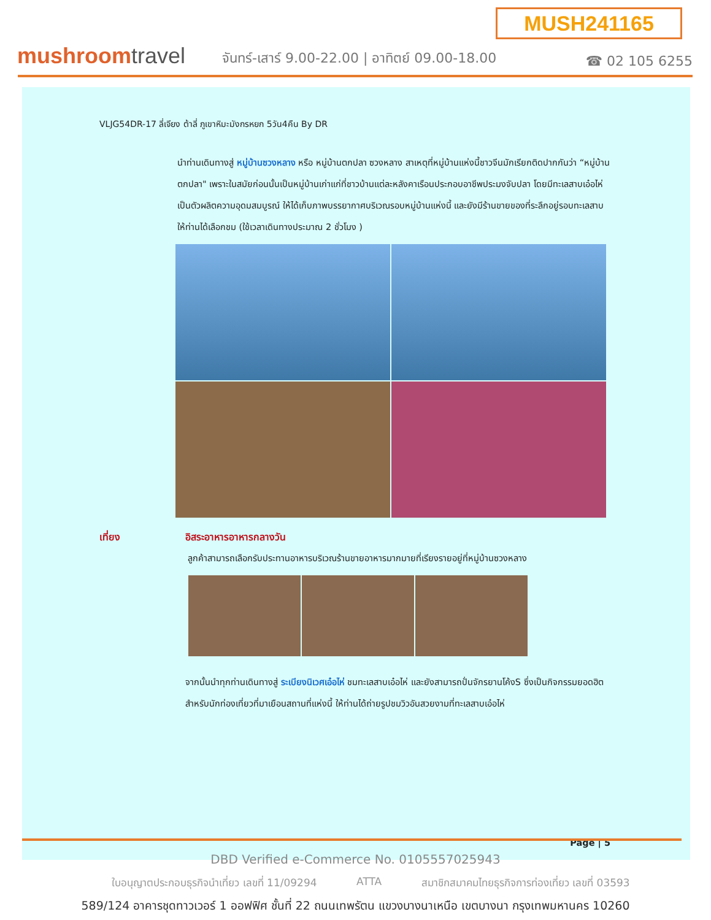MUSH241165
mushroomtravel
จันทร์-เสาร์ 9.00-22.00 | อาทิตย์ 09.00-18.00
☎ 02 105 6255
VLJG54DR-17 ลี่เจียง ต้าลี่ ภูเขาหิมะมังกรหยก 5วัน4คืน By DR
นำท่านเดินทางสู่ หมู่บ้านซวงหลาง หรือ หมู่บ้านตกปลา ซวงหลาง สาเหตุที่หมู่บ้านแห่งนี้ชาวจีนมักเรียกติดปากกันว่า “หมู่บ้านตกปลา" เพราะในสมัยก่อนนั้นเป็นหมู่บ้านเก่าแก่ที่ชาวบ้านแต่ละหลังคาเรือนประกอบอาชีพประมงจับปลา โดยมีทะเลสาบเอ๋อไห่เป็นตัวผลิตความอุดมสมบูรณ์ ให้ได้เก็บภาพบรรยากาศบริเวณรอบหมู่บ้านแห่งนี้ และยังมีร้านขายของที่ระลึกอยู่รอบทะเลสาบให้ท่านได้เลือกชม (ใช้เวลาเดินทางประมาณ 2 ชั่วโมง )
เที่ยง อิสระอาหารอาหารกลางวัน
ลูกค้าสามารถเลือกรับประทานอาหารบริเวณร้านขายอาหารมากมายที่เรียงรายอยู่ที่หมู่บ้านซวงหลาง
จากนั้นนำทุกท่านเดินทางสู่ ระเบียงนิเวศเอ๋อไห่ ชมทะเลสาบเอ๋อไห่ และยังสามารถปั่นจักรยานโค้งS ซึ่งเป็นกิจกรรมยอดฮิตสำหรับนักท่องเที่ยวที่มาเยือนสถานที่แห่งนี้ ให้ท่านได้ถ่ายรูปชมวิวอันสวยงามที่ทะเลสาบเอ๋อไห่
Page | 5
DBD Verified e-Commerce No. 0105557025943
ใบอนุญาตประกอบธุรกิจนำเที่ยว เลขที่ 11/09294 ATTA สมาชิกสมาคมไทยธุรกิจการท่องเที่ยว เลขที่ 03593
589/124 อาคารชุดทาวเวอร์ 1 ออฟฟิศ ชั้นที่ 22 ถนนเทพรัตน แขวงบางนาเหนือ เขตบางนา กรุงเทพมหานคร 10260